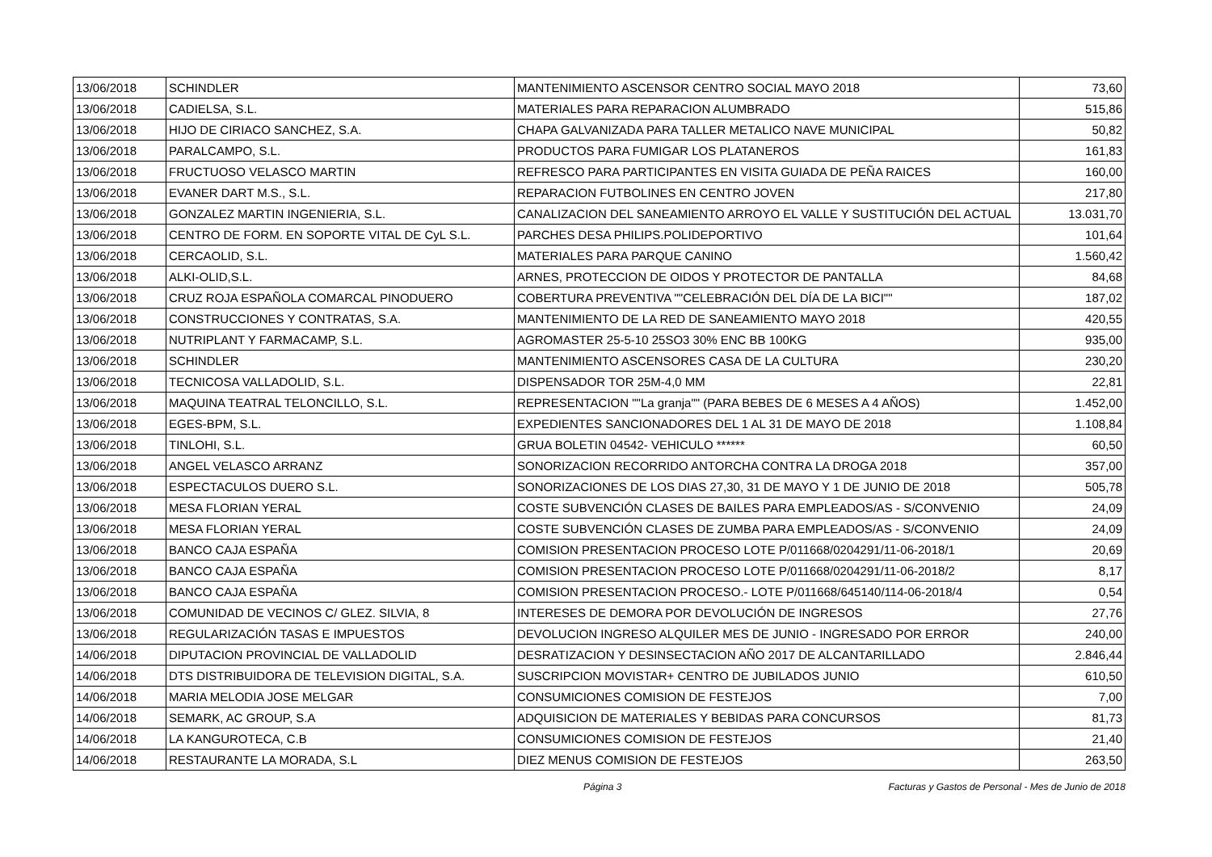| 13/06/2018 | SCHINDLER | MANTENIMIENTO ASCENSOR CENTRO SOCIAL MAYO 2018 | 73,60 |
| 13/06/2018 | CADIELSA, S.L. | MATERIALES PARA REPARACION ALUMBRADO | 515,86 |
| 13/06/2018 | HIJO DE CIRIACO SANCHEZ, S.A. | CHAPA GALVANIZADA PARA TALLER METALICO NAVE MUNICIPAL | 50,82 |
| 13/06/2018 | PARALCAMPO, S.L. | PRODUCTOS PARA FUMIGAR LOS PLATANEROS | 161,83 |
| 13/06/2018 | FRUCTUOSO VELASCO MARTIN | REFRESCO PARA PARTICIPANTES EN VISITA GUIADA DE PEÑA RAICES | 160,00 |
| 13/06/2018 | EVANER DART M.S., S.L. | REPARACION FUTBOLINES EN CENTRO JOVEN | 217,80 |
| 13/06/2018 | GONZALEZ MARTIN INGENIERIA, S.L. | CANALIZACION DEL SANEAMIENTO ARROYO EL VALLE Y SUSTITUCIÓN DEL ACTUAL | 13.031,70 |
| 13/06/2018 | CENTRO DE FORM. EN SOPORTE VITAL DE CyL S.L. | PARCHES DESA PHILIPS.POLIDEPORTIVO | 101,64 |
| 13/06/2018 | CERCAOLID, S.L. | MATERIALES PARA PARQUE CANINO | 1.560,42 |
| 13/06/2018 | ALKI-OLID,S.L. | ARNES, PROTECCION DE OIDOS Y PROTECTOR DE PANTALLA | 84,68 |
| 13/06/2018 | CRUZ ROJA ESPAÑOLA COMARCAL PINODUERO | COBERTURA PREVENTIVA ""CELEBRACIÓN DEL DÍA DE LA BICI"" | 187,02 |
| 13/06/2018 | CONSTRUCCIONES Y CONTRATAS, S.A. | MANTENIMIENTO DE LA RED DE SANEAMIENTO MAYO 2018 | 420,55 |
| 13/06/2018 | NUTRIPLANT Y FARMACAMP, S.L. | AGROMASTER 25-5-10 25SO3 30% ENC BB 100KG | 935,00 |
| 13/06/2018 | SCHINDLER | MANTENIMIENTO ASCENSORES CASA DE LA CULTURA | 230,20 |
| 13/06/2018 | TECNICOSA VALLADOLID, S.L. | DISPENSADOR TOR 25M-4,0 MM | 22,81 |
| 13/06/2018 | MAQUINA TEATRAL TELONCILLO, S.L. | REPRESENTACION ""La granja"" (PARA BEBES DE 6 MESES A 4 AÑOS) | 1.452,00 |
| 13/06/2018 | EGES-BPM, S.L. | EXPEDIENTES SANCIONADORES DEL 1 AL 31 DE MAYO DE 2018 | 1.108,84 |
| 13/06/2018 | TINLOHI, S.L. | GRUA BOLETIN 04542- VEHICULO ****** | 60,50 |
| 13/06/2018 | ANGEL VELASCO ARRANZ | SONORIZACION RECORRIDO ANTORCHA CONTRA LA DROGA 2018 | 357,00 |
| 13/06/2018 | ESPECTACULOS DUERO S.L. | SONORIZACIONES DE LOS DIAS 27,30, 31 DE MAYO Y 1 DE JUNIO DE 2018 | 505,78 |
| 13/06/2018 | MESA FLORIAN YERAL | COSTE SUBVENCIÓN CLASES DE BAILES PARA EMPLEADOS/AS - S/CONVENIO | 24,09 |
| 13/06/2018 | MESA FLORIAN YERAL | COSTE SUBVENCIÓN CLASES DE ZUMBA PARA EMPLEADOS/AS - S/CONVENIO | 24,09 |
| 13/06/2018 | BANCO CAJA ESPAÑA | COMISION PRESENTACION PROCESO LOTE P/011668/0204291/11-06-2018/1 | 20,69 |
| 13/06/2018 | BANCO CAJA ESPAÑA | COMISION PRESENTACION PROCESO LOTE P/011668/0204291/11-06-2018/2 | 8,17 |
| 13/06/2018 | BANCO CAJA ESPAÑA | COMISION PRESENTACION PROCESO.- LOTE P/011668/645140/114-06-2018/4 | 0,54 |
| 13/06/2018 | COMUNIDAD DE VECINOS C/ GLEZ. SILVIA, 8 | INTERESES DE DEMORA POR DEVOLUCIÓN DE INGRESOS | 27,76 |
| 13/06/2018 | REGULARIZACIÓN TASAS E IMPUESTOS | DEVOLUCION INGRESO ALQUILER MES DE JUNIO - INGRESADO POR ERROR | 240,00 |
| 14/06/2018 | DIPUTACION PROVINCIAL DE VALLADOLID | DESRATIZACION Y DESINSECTACION AÑO 2017 DE ALCANTARILLADO | 2.846,44 |
| 14/06/2018 | DTS DISTRIBUIDORA DE TELEVISION DIGITAL, S.A. | SUSCRIPCION MOVISTAR+ CENTRO DE JUBILADOS JUNIO | 610,50 |
| 14/06/2018 | MARIA MELODIA JOSE MELGAR | CONSUMICIONES COMISION DE FESTEJOS | 7,00 |
| 14/06/2018 | SEMARK, AC GROUP, S.A | ADQUISICION DE MATERIALES Y BEBIDAS PARA CONCURSOS | 81,73 |
| 14/06/2018 | LA KANGUROTECA, C.B | CONSUMICIONES COMISION DE FESTEJOS | 21,40 |
| 14/06/2018 | RESTAURANTE LA MORADA, S.L | DIEZ MENUS COMISION DE FESTEJOS | 263,50 |
Página 3 Facturas y Gastos de Personal - Mes de Junio de 2018